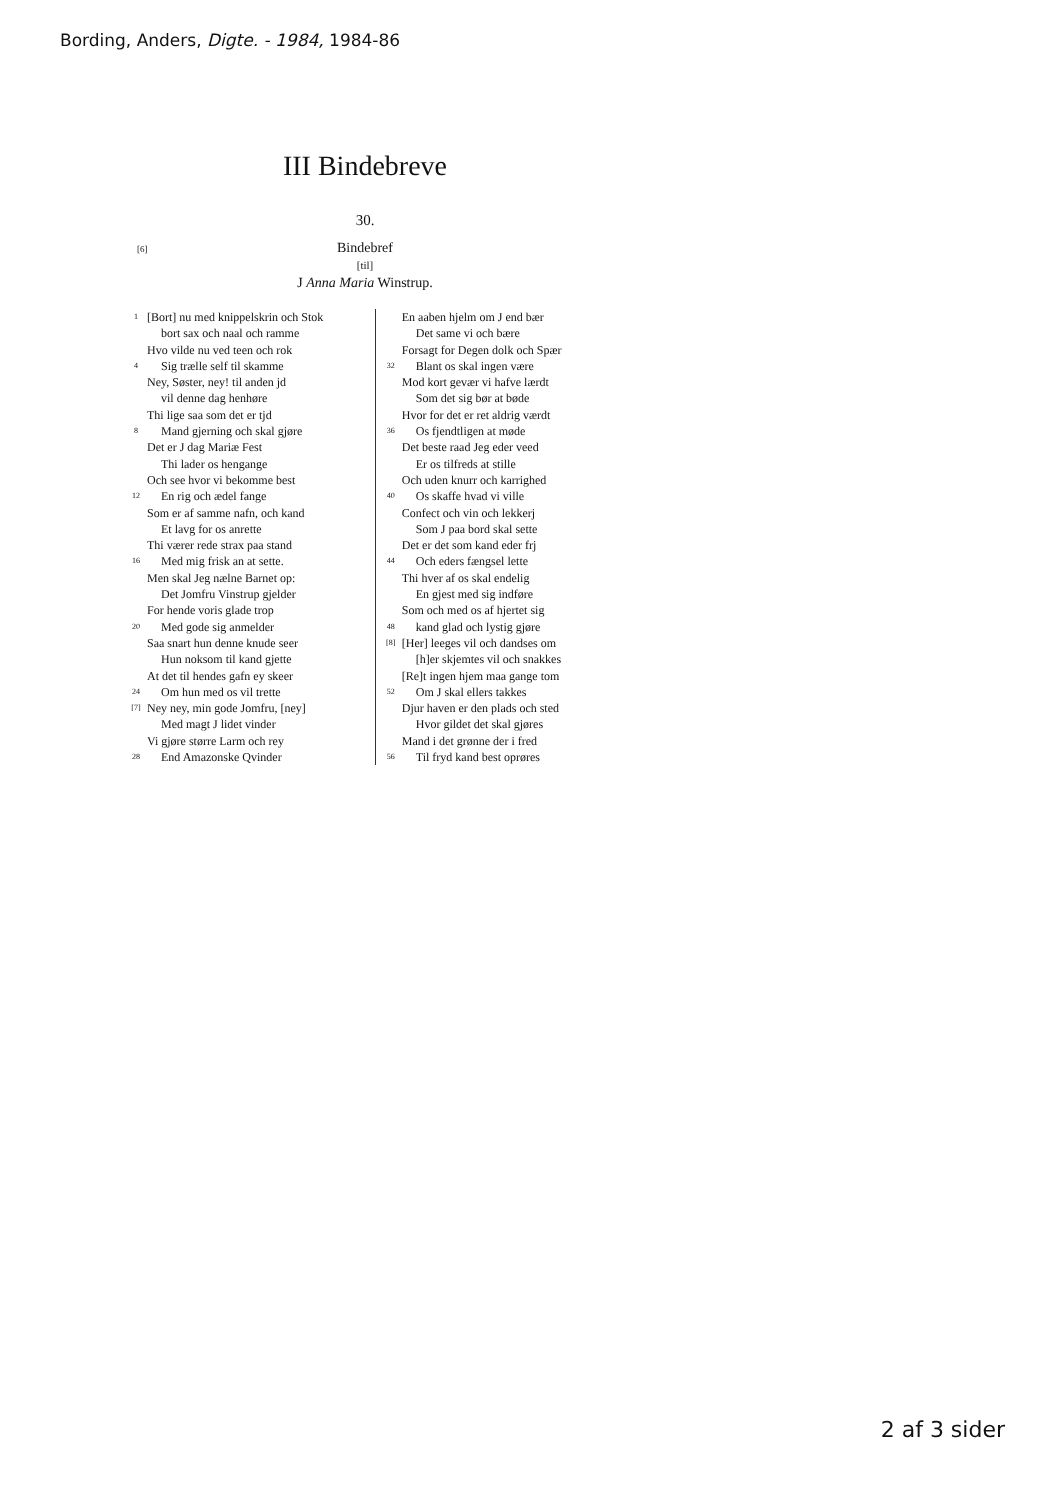Bording, Anders, Digte. - 1984, 1984-86
III Bindebreve
30.
[6] Bindebref
[til]
J Anna Maria Winstrup.
1 [Bort] nu med knippelskrin och Stok
bort sax och naal och ramme
Hvo vilde nu ved teen och rok
4 Sig trælle self til skamme
Ney, Søster, ney! til anden jd
vil denne dag henhøre
Thi lige saa som det er tjd
8 Mand gjerning och skal gjøre
Det er J dag Mariæ Fest
Thi lader os hengange
Och see hvor vi bekomme best
12 En rig och ædel fange
Som er af samme nafn, och kand
Et lavg for os anrette
Thi værer rede strax paa stand
16 Med mig frisk an at sette.
Men skal Jeg nælne Barnet op:
Det Jomfru Vinstrup gjelder
For hende voris glade trop
20 Med gode sig anmelder
Saa snart hun denne knude seer
Hun noksom til kand gjette
At det til hendes gafn ey skeer
24 Om hun med os vil trette
[7] Ney ney, min gode Jomfru, [ney]
Med magt J lidet vinder
Vi gjøre større Larm och rey
28 End Amazonske Qvinder
En aaben hjelm om J end bær
Det same vi och bære
Forsagt for Degen dolk och Spær
32 Blant os skal ingen være
Mod kort gevær vi hafve lærdt
Som det sig bør at bøde
Hvor for det er ret aldrig værdt
36 Os fjendtligen at møde
Det beste raad Jeg eder veed
Er os tilfreds at stille
Och uden knurr och karrighed
40 Os skaffe hvad vi ville
Confect och vin och lekkerj
Som J paa bord skal sette
Det er det som kand eder frj
44 Och eders fængsel lette
Thi hver af os skal endelig
En gjest med sig indføre
Som och med os af hjertet sig
48 kand glad och lystig gjøre
[8] [Her] leeges vil och dandses om
[h]er skjemtes vil och snakkes
[Re]t ingen hjem maa gange tom
52 Om J skal ellers takkes
Djur haven er den plads och sted
Hvor gildet det skal gjøres
Mand i det grønne der i fred
56 Til fryd kand best oprøres
2 af 3 sider